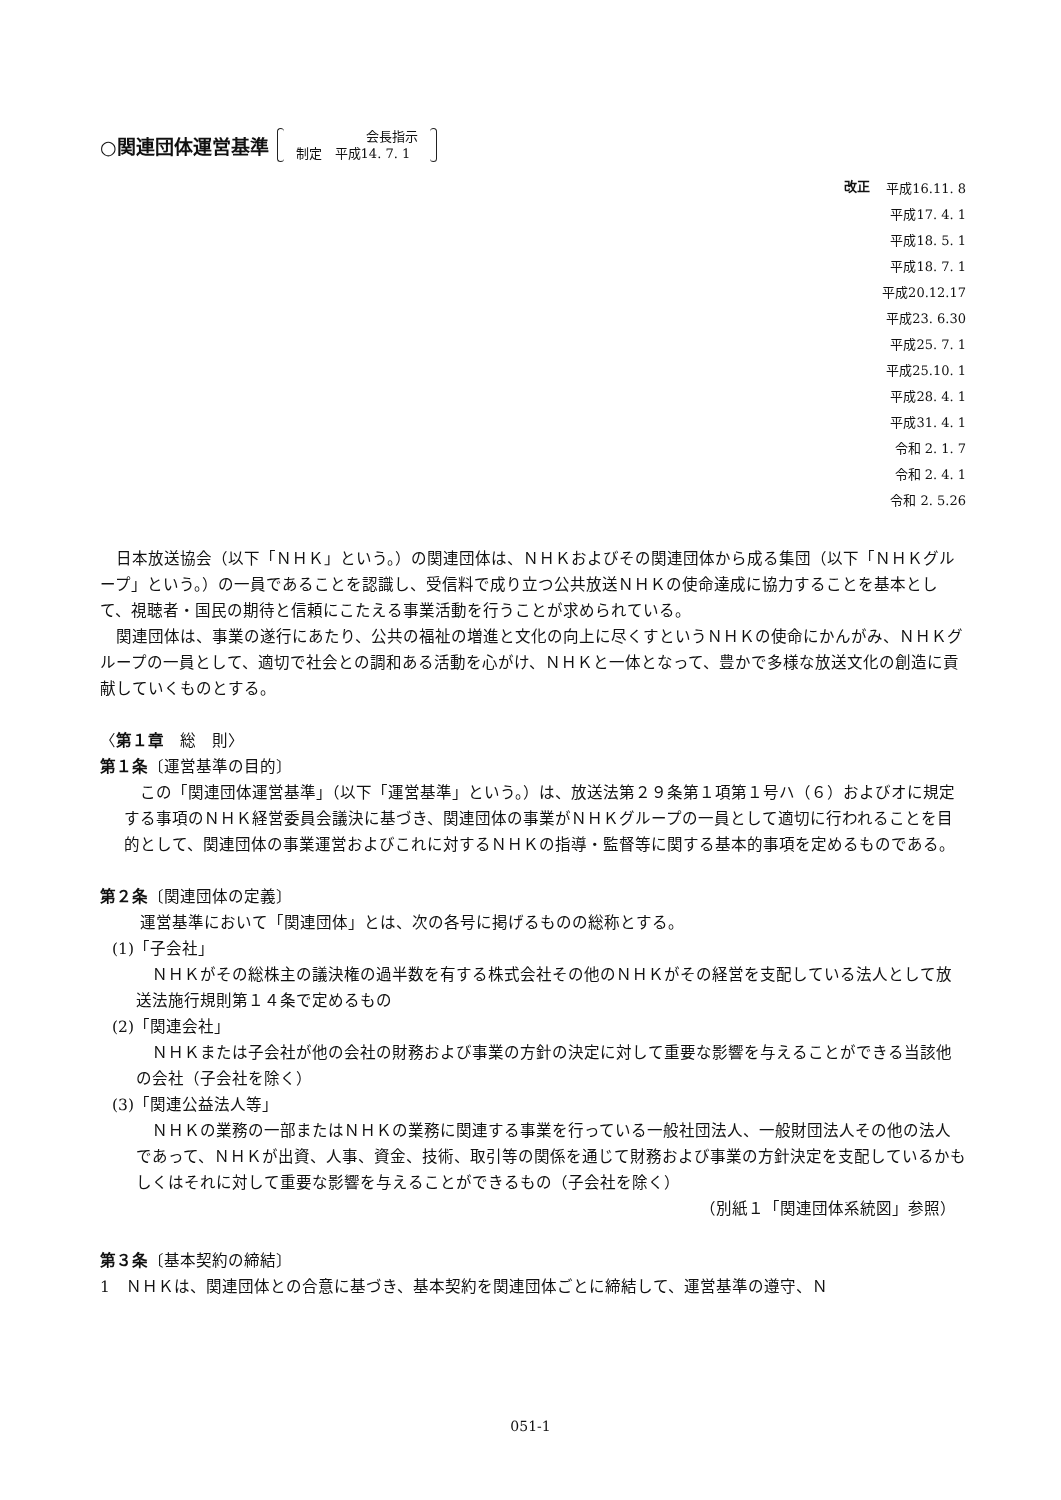○関連団体運営基準
会長指示
制定　平成14. 7. 1
改正
平成16.11. 8
平成17. 4. 1
平成18. 5. 1
平成18. 7. 1
平成20.12.17
平成23. 6.30
平成25. 7. 1
平成25.10. 1
平成28. 4. 1
平成31. 4. 1
令和 2. 1. 7
令和 2. 4. 1
令和 2. 5.26
日本放送協会（以下「ＮＨＫ」という。）の関連団体は、ＮＨＫおよびその関連団体から成る集団（以下「ＮＨＫグループ」という。）の一員であることを認識し、受信料で成り立つ公共放送ＮＨＫの使命達成に協力することを基本として、視聴者・国民の期待と信頼にこたえる事業活動を行うことが求められている。
関連団体は、事業の遂行にあたり、公共の福祉の増進と文化の向上に尽くすというＮＨＫの使命にかんがみ、ＮＨＫグループの一員として、適切で社会との調和ある活動を心がけ、ＮＨＫと一体となって、豊かで多様な放送文化の創造に貢献していくものとする。
〈第１章　総　則〉
第１条〔運営基準の目的〕
この「関連団体運営基準」（以下「運営基準」という。）は、放送法第２９条第１項第１号ハ（６）およびオに規定する事項のＮＨＫ経営委員会議決に基づき、関連団体の事業がＮＨＫグループの一員として適切に行われることを目的として、関連団体の事業運営およびこれに対するＮＨＫの指導・監督等に関する基本的事項を定めるものである。
第２条〔関連団体の定義〕
運営基準において「関連団体」とは、次の各号に掲げるものの総称とする。
(1)「子会社」
ＮＨＫがその総株主の議決権の過半数を有する株式会社その他のＮＨＫがその経営を支配している法人として放送法施行規則第１４条で定めるもの
(2)「関連会社」
ＮＨＫまたは子会社が他の会社の財務および事業の方針の決定に対して重要な影響を与えることができる当該他の会社（子会社を除く）
(3)「関連公益法人等」
ＮＨＫの業務の一部またはＮＨＫの業務に関連する事業を行っている一般社団法人、一般財団法人その他の法人であって、ＮＨＫが出資、人事、資金、技術、取引等の関係を通じて財務および事業の方針決定を支配しているかもしくはそれに対して重要な影響を与えることができるもの（子会社を除く）
（別紙１「関連団体系統図」参照）
第３条〔基本契約の締結〕
1　ＮＨＫは、関連団体との合意に基づき、基本契約を関連団体ごとに締結して、運営基準の遵守、Ｎ
051-1